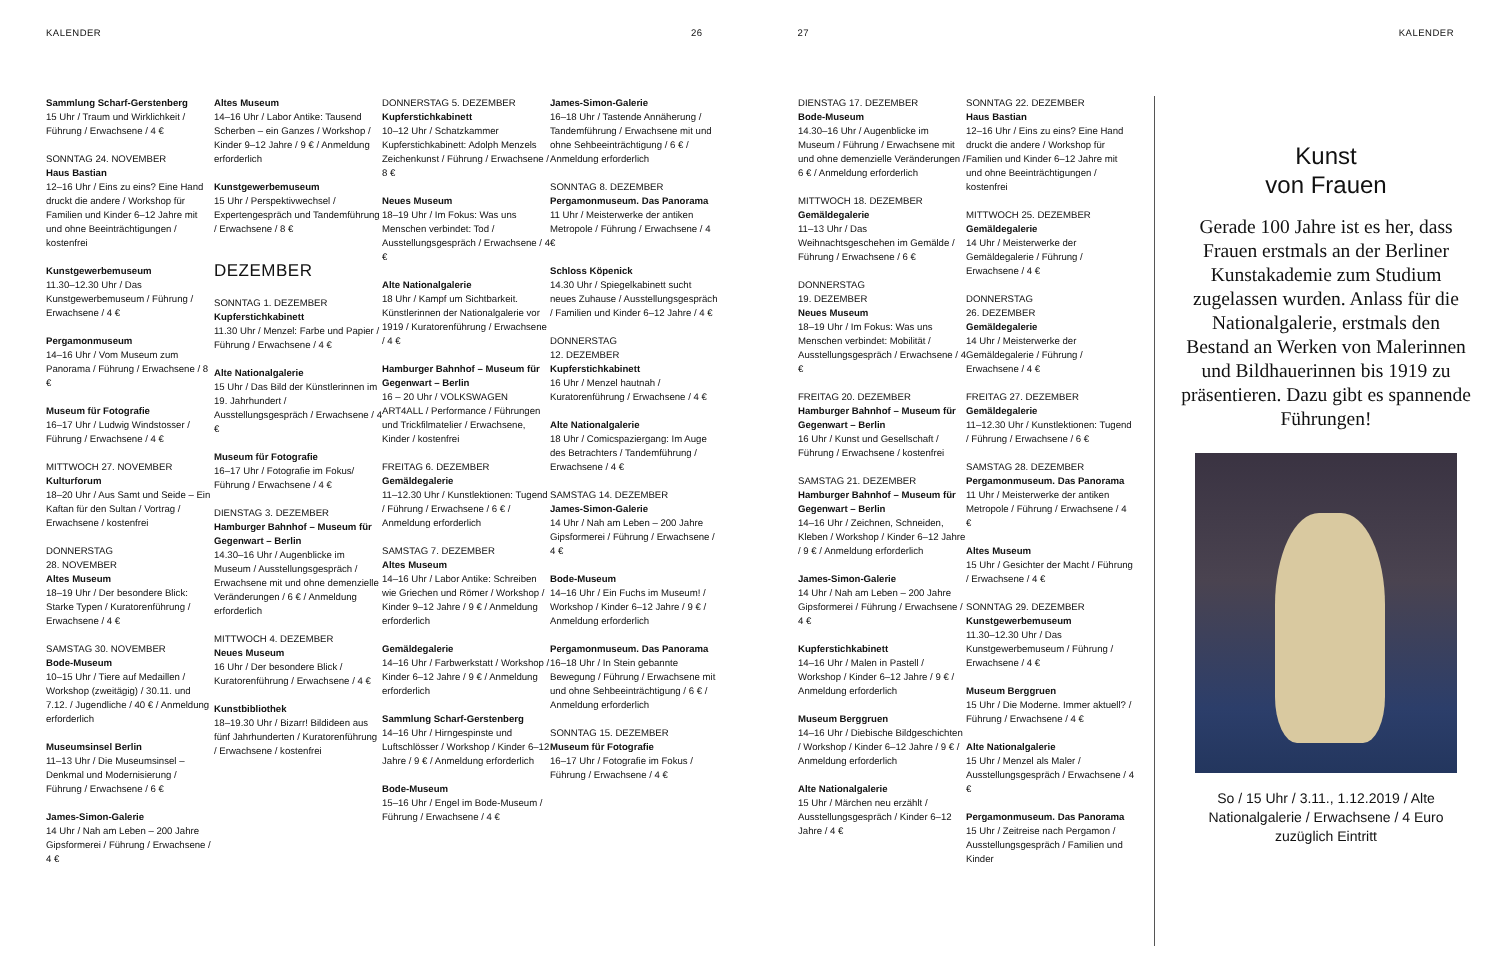KALENDER 26 27 KALENDER
Sammlung Scharf-Gerstenberg
15 Uhr / Traum und Wirklichkeit / Führung / Erwachsene / 4 €
SONNTAG 24. NOVEMBER
Haus Bastian
12–16 Uhr / Eins zu eins? Eine Hand druckt die andere / Workshop für Familien und Kinder 6–12 Jahre mit und ohne Beeinträchtigungen / kostenfrei
Kunstgewerbemuseum
11.30–12.30 Uhr / Das Kunstgewerbemuseum / Führung / Erwachsene / 4 €
Pergamonmuseum
14–16 Uhr / Vom Museum zum Panorama / Führung / Erwachsene / 8 €
Museum für Fotografie
16–17 Uhr / Ludwig Windstosser / Führung / Erwachsene / 4 €
MITTWOCH 27. NOVEMBER
Kulturforum
18–20 Uhr / Aus Samt und Seide – Ein Kaftan für den Sultan / Vortrag / Erwachsene / kostenfrei
DONNERSTAG
28. NOVEMBER
Altes Museum
18–19 Uhr / Der besondere Blick: Starke Typen / Kuratorenführung / Erwachsene / 4 €
SAMSTAG 30. NOVEMBER
Bode-Museum
10–15 Uhr / Tiere auf Medaillen / Workshop (zweitägig) / 30.11. und 7.12. / Jugendliche / 40 € / Anmeldung erforderlich
Museumsinsel Berlin
11–13 Uhr / Die Museumsinsel – Denkmal und Modernisierung / Führung / Erwachsene / 6 €
James-Simon-Galerie
14 Uhr / Nah am Leben – 200 Jahre Gipsformerei / Führung / Erwachsene / 4 €
Altes Museum
14–16 Uhr / Labor Antike: Tausend Scherben – ein Ganzes / Workshop / Kinder 9–12 Jahre / 9 € / Anmeldung erforderlich
Kunstgewerbemuseum
15 Uhr / Perspektivwechsel / Expertengespräch und Tandemführung / Erwachsene / 8 €
DEZEMBER
SONNTAG 1. DEZEMBER
Kupferstichkabinett
11.30 Uhr / Menzel: Farbe und Papier / Führung / Erwachsene / 4 €
Alte Nationalgalerie
15 Uhr / Das Bild der Künstlerinnen im 19. Jahrhundert / Ausstellungsgespräch / Erwachsene / 4 €
Museum für Fotografie
16–17 Uhr / Fotografie im Fokus/ Führung / Erwachsene / 4 €
DIENSTAG 3. DEZEMBER
Hamburger Bahnhof – Museum für Gegenwart – Berlin
14.30–16 Uhr / Augenblicke im Museum / Ausstellungsgespräch / Erwachsene mit und ohne demenzielle Veränderungen / 6 € / Anmeldung erforderlich
MITTWOCH 4. DEZEMBER
Neues Museum
16 Uhr / Der besondere Blick / Kuratorenführung / Erwachsene / 4 €
Kunstbibliothek
18–19.30 Uhr / Bizarr! Bildideen aus fünf Jahrhunderten / Kuratorenführung / Erwachsene / kostenfrei
DONNERSTAG 5. DEZEMBER
Kupferstichkabinett
10–12 Uhr / Schatzkammer Kupferstichkabinett: Adolph Menzels Zeichenkunst / Führung / Erwachsene / 8 €
Neues Museum
18–19 Uhr / Im Fokus: Was uns Menschen verbindet: Tod / Ausstellungsgespräch / Erwachsene / 4 €
Alte Nationalgalerie
18 Uhr / Kampf um Sichtbarkeit. Künstlerinnen der Nationalgalerie vor 1919 / Kuratorenführung / Erwachsene / 4 €
Hamburger Bahnhof – Museum für Gegenwart – Berlin
16 – 20 Uhr / VOLKSWAGEN ART4ALL / Performance / Führungen und Trickfilmatelier / Erwachsene, Kinder / kostenfrei
FREITAG 6. DEZEMBER
Gemäldegalerie
11–12.30 Uhr / Kunstlektionen: Tugend / Führung / Erwachsene / 6 € / Anmeldung erforderlich
SAMSTAG 7. DEZEMBER
Altes Museum
14–16 Uhr / Labor Antike: Schreiben wie Griechen und Römer / Workshop / Kinder 9–12 Jahre / 9 € / Anmeldung erforderlich
Gemäldegalerie
14–16 Uhr / Farbwerkstatt / Workshop / Kinder 6–12 Jahre / 9 € / Anmeldung erforderlich
Sammlung Scharf-Gerstenberg
14–16 Uhr / Hirngespinste und Luftschlösser / Workshop / Kinder 6–12 Jahre / 9 € / Anmeldung erforderlich
Bode-Museum
15–16 Uhr / Engel im Bode-Museum / Führung / Erwachsene / 4 €
James-Simon-Galerie
16–18 Uhr / Tastende Annäherung / Tandemführung / Erwachsene mit und ohne Sehbeeinträchtigung / 6 € / Anmeldung erforderlich
SONNTAG 8. DEZEMBER
Pergamonmuseum. Das Panorama
11 Uhr / Meisterwerke der antiken Metropole / Führung / Erwachsene / 4 €
Schloss Köpenick
14.30 Uhr / Spiegelkabinett sucht neues Zuhause / Ausstellungsgespräch / Familien und Kinder 6–12 Jahre / 4 €
DONNERSTAG
12. DEZEMBER
Kupferstichkabinett
16 Uhr / Menzel hautnah / Kuratorenführung / Erwachsene / 4 €
Alte Nationalgalerie
18 Uhr / Comicspaziergang: Im Auge des Betrachters / Tandemführung / Erwachsene / 4 €
SAMSTAG 14. DEZEMBER
James-Simon-Galerie
14 Uhr / Nah am Leben – 200 Jahre Gipsformerei / Führung / Erwachsene / 4 €
Bode-Museum
14–16 Uhr / Ein Fuchs im Museum! / Workshop / Kinder 6–12 Jahre / 9 € / Anmeldung erforderlich
Pergamonmuseum. Das Panorama
16–18 Uhr / In Stein gebannte Bewegung / Führung / Erwachsene mit und ohne Sehbeeinträchtigung / 6 € / Anmeldung erforderlich
SONNTAG 15. DEZEMBER
Museum für Fotografie
16–17 Uhr / Fotografie im Fokus / Führung / Erwachsene / 4 €
DIENSTAG 17. DEZEMBER
Bode-Museum
14.30–16 Uhr / Augenblicke im Museum / Führung / Erwachsene mit und ohne demenzielle Veränderungen / 6 € / Anmeldung erforderlich
MITTWOCH 18. DEZEMBER
Gemäldegalerie
11–13 Uhr / Das Weihnachtsgeschehen im Gemälde / Führung / Erwachsene / 6 €
DONNERSTAG
19. DEZEMBER
Neues Museum
18–19 Uhr / Im Fokus: Was uns Menschen verbindet: Mobilität / Ausstellungsgespräch / Erwachsene / 4 €
FREITAG 20. DEZEMBER
Hamburger Bahnhof – Museum für Gegenwart – Berlin
16 Uhr / Kunst und Gesellschaft / Führung / Erwachsene / kostenfrei
SAMSTAG 21. DEZEMBER
Hamburger Bahnhof – Museum für Gegenwart – Berlin
14–16 Uhr / Zeichnen, Schneiden, Kleben / Workshop / Kinder 6–12 Jahre / 9 € / Anmeldung erforderlich
James-Simon-Galerie
14 Uhr / Nah am Leben – 200 Jahre Gipsformerei / Führung / Erwachsene / 4 €
Kupferstichkabinett
14–16 Uhr / Malen in Pastell / Workshop / Kinder 6–12 Jahre / 9 € / Anmeldung erforderlich
Museum Berggruen
14–16 Uhr / Diebische Bildgeschichten / Workshop / Kinder 6–12 Jahre / 9 € / Anmeldung erforderlich
Alte Nationalgalerie
15 Uhr / Märchen neu erzählt / Ausstellungsgespräch / Kinder 6–12 Jahre / 4 €
SONNTAG 22. DEZEMBER
Haus Bastian
12–16 Uhr / Eins zu eins? Eine Hand druckt die andere / Workshop für Familien und Kinder 6–12 Jahre mit und ohne Beeinträchtigungen / kostenfrei
MITTWOCH 25. DEZEMBER
Gemäldegalerie
14 Uhr / Meisterwerke der Gemäldegalerie / Führung / Erwachsene / 4 €
DONNERSTAG
26. DEZEMBER
Gemäldegalerie
14 Uhr / Meisterwerke der Gemäldegalerie / Führung / Erwachsene / 4 €
FREITAG 27. DEZEMBER
Gemäldegalerie
11–12.30 Uhr / Kunstlektionen: Tugend / Führung / Erwachsene / 6 €
SAMSTAG 28. DEZEMBER
Pergamonmuseum. Das Panorama
11 Uhr / Meisterwerke der antiken Metropole / Führung / Erwachsene / 4 €
Altes Museum
15 Uhr / Gesichter der Macht / Führung / Erwachsene / 4 €
SONNTAG 29. DEZEMBER
Kunstgewerbemuseum
11.30–12.30 Uhr / Das Kunstgewerbemuseum / Führung / Erwachsene / 4 €
Museum Berggruen
15 Uhr / Die Moderne. Immer aktuell? / Führung / Erwachsene / 4 €
Alte Nationalgalerie
15 Uhr / Menzel als Maler / Ausstellungsgespräch / Erwachsene / 4 €
Pergamonmuseum. Das Panorama
15 Uhr / Zeitreise nach Pergamon / Ausstellungsgespräch / Familien und Kinder
Kunst
von Frauen
Gerade 100 Jahre ist es her, dass Frauen erstmals an der Berliner Kunstakademie zum Studium zugelassen wurden. Anlass für die Nationalgalerie, erstmals den Bestand an Werken von Malerinnen und Bildhauerinnen bis 1919 zu präsentieren. Dazu gibt es spannende Führungen!
So / 15 Uhr / 3.11., 1.12.2019 / Alte Nationalgalerie / Erwachsene / 4 Euro zuzüglich Eintritt